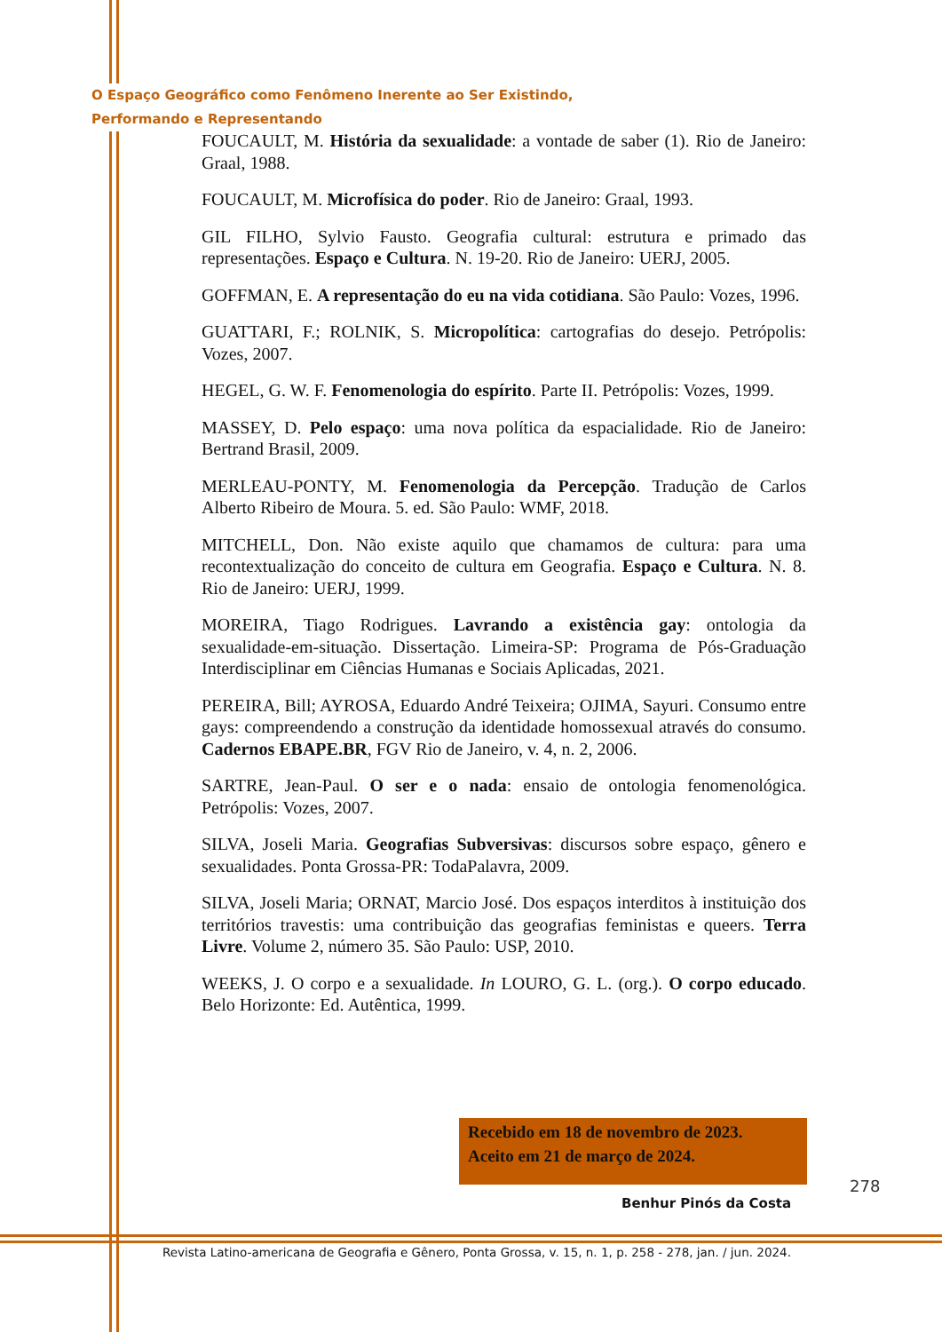O Espaço Geográfico como Fenômeno Inerente ao Ser Existindo,
Performando e Representando
FOUCAULT, M. História da sexualidade: a vontade de saber (1). Rio de Janeiro: Graal, 1988.
FOUCAULT, M. Microfísica do poder. Rio de Janeiro: Graal, 1993.
GIL FILHO, Sylvio Fausto. Geografia cultural: estrutura e primado das representações. Espaço e Cultura. N. 19-20. Rio de Janeiro: UERJ, 2005.
GOFFMAN, E. A representação do eu na vida cotidiana. São Paulo: Vozes, 1996.
GUATTARI, F.; ROLNIK, S. Micropolítica: cartografias do desejo. Petrópolis: Vozes, 2007.
HEGEL, G. W. F. Fenomenologia do espírito. Parte II. Petrópolis: Vozes, 1999.
MASSEY, D. Pelo espaço: uma nova política da espacialidade. Rio de Janeiro: Bertrand Brasil, 2009.
MERLEAU-PONTY, M. Fenomenologia da Percepção. Tradução de Carlos Alberto Ribeiro de Moura. 5. ed. São Paulo: WMF, 2018.
MITCHELL, Don. Não existe aquilo que chamamos de cultura: para uma recontextualização do conceito de cultura em Geografia. Espaço e Cultura. N. 8. Rio de Janeiro: UERJ, 1999.
MOREIRA, Tiago Rodrigues. Lavrando a existência gay: ontologia da sexualidade-em-situação. Dissertação. Limeira-SP: Programa de Pós-Graduação Interdisciplinar em Ciências Humanas e Sociais Aplicadas, 2021.
PEREIRA, Bill; AYROSA, Eduardo André Teixeira; OJIMA, Sayuri. Consumo entre gays: compreendendo a construção da identidade homossexual através do consumo. Cadernos EBAPE.BR, FGV Rio de Janeiro, v. 4, n. 2, 2006.
SARTRE, Jean-Paul. O ser e o nada: ensaio de ontologia fenomenológica. Petrópolis: Vozes, 2007.
SILVA, Joseli Maria. Geografias Subversivas: discursos sobre espaço, gênero e sexualidades. Ponta Grossa-PR: TodaPalavra, 2009.
SILVA, Joseli Maria; ORNAT, Marcio José. Dos espaços interditos à instituição dos territórios travestis: uma contribuição das geografias feministas e queers. Terra Livre. Volume 2, número 35. São Paulo: USP, 2010.
WEEKS, J. O corpo e a sexualidade. In LOURO, G. L. (org.). O corpo educado. Belo Horizonte: Ed. Autêntica, 1999.
Recebido em 18 de novembro de 2023.
Aceito em 21 de março de 2024.
278
Benhur Pinós da Costa
Revista Latino-americana de Geografia e Gênero, Ponta Grossa, v. 15, n. 1, p. 258 - 278, jan. / jun. 2024.